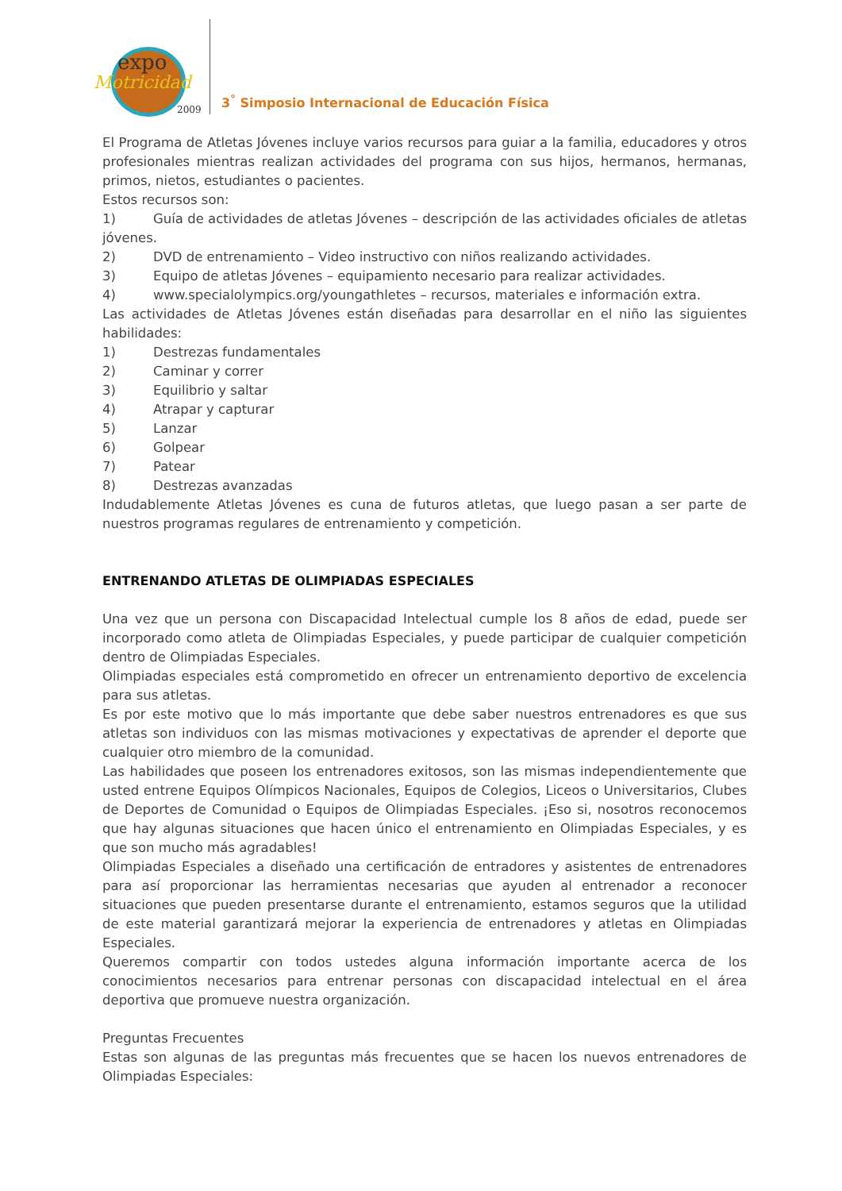expo
Motricidad
2009
3<sup>°</sup> Simposio Internacional de Educación Física
El Programa de Atletas Jóvenes incluye varios recursos para guiar a la familia, educadores y otros profesionales mientras realizan actividades del programa con sus hijos, hermanos, hermanas, primos, nietos, estudiantes o pacientes.
Estos recursos son:
1) Guía de actividades de atletas Jóvenes – descripción de las actividades oficiales de atletas jóvenes.
2) DVD de entrenamiento – Video instructivo con niños realizando actividades.
3) Equipo de atletas Jóvenes – equipamiento necesario para realizar actividades.
4) www.specialolympics.org/youngathletes – recursos, materiales e información extra.
Las actividades de Atletas Jóvenes están diseñadas para desarrollar en el niño las siguientes habilidades:
1) Destrezas fundamentales
2) Caminar y correr
3) Equilibrio y saltar
4) Atrapar y capturar
5) Lanzar
6) Golpear
7) Patear
8) Destrezas avanzadas
Indudablemente Atletas Jóvenes es cuna de futuros atletas, que luego pasan a ser parte de nuestros programas regulares de entrenamiento y competición.
ENTRENANDO ATLETAS DE OLIMPIADAS ESPECIALES
Una vez que un persona con Discapacidad Intelectual cumple los 8 años de edad, puede ser incorporado como atleta de Olimpiadas Especiales, y puede participar de cualquier competición dentro de Olimpiadas Especiales.
Olimpiadas especiales está comprometido en ofrecer un entrenamiento deportivo de excelencia para sus atletas.
Es por este motivo que lo más importante que debe saber nuestros entrenadores es que sus atletas son individuos con las mismas motivaciones y expectativas de aprender el deporte que cualquier otro miembro de la comunidad.
Las habilidades que poseen los entrenadores exitosos, son las mismas independientemente que usted entrene Equipos Olímpicos Nacionales, Equipos de Colegios, Liceos o Universitarios, Clubes de Deportes de Comunidad o Equipos de Olimpiadas Especiales. ¡Eso si, nosotros reconocemos que hay algunas situaciones que hacen único el entrenamiento en Olimpiadas Especiales, y es que son mucho más agradables!
Olimpiadas Especiales a diseñado una certificación de entradores y asistentes de entrenadores para así proporcionar las herramientas necesarias que ayuden al entrenador a reconocer situaciones que pueden presentarse durante el entrenamiento, estamos seguros que la utilidad de este material garantizará mejorar la experiencia de entrenadores y atletas en Olimpiadas Especiales.
Queremos compartir con todos ustedes alguna información importante acerca de los conocimientos necesarios para entrenar personas con discapacidad intelectual en el área deportiva que promueve nuestra organización.
Preguntas Frecuentes
Estas son algunas de las preguntas más frecuentes que se hacen los nuevos entrenadores de Olimpiadas Especiales: